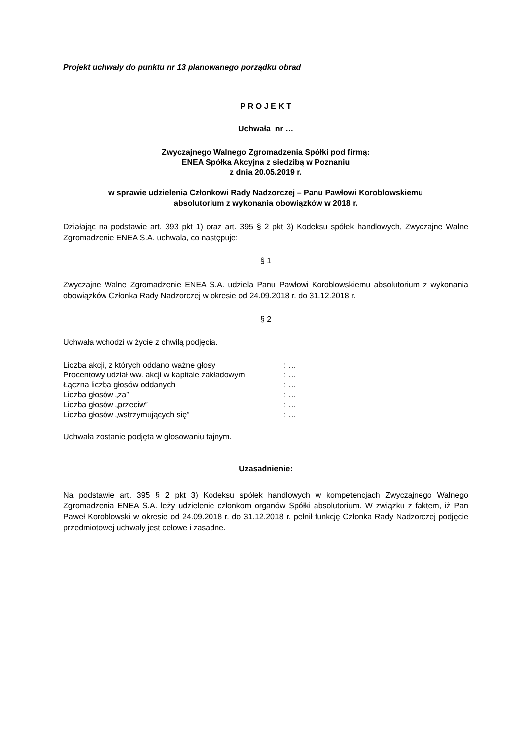Projekt uchwały do punktu nr 13 planowanego porządku obrad
P R O J E K T
Uchwała nr …
Zwyczajnego Walnego Zgromadzenia Spółki pod firmą:
ENEA Spółka Akcyjna z siedzibą w Poznaniu
z dnia 20.05.2019 r.
w sprawie udzielenia Członkowi Rady Nadzorczej – Panu Pawłowi Koroblowskiemu
absolutorium z wykonania obowiązków w 2018 r.
Działając na podstawie art. 393 pkt 1) oraz art. 395 § 2 pkt 3) Kodeksu spółek handlowych, Zwyczajne Walne Zgromadzenie ENEA S.A. uchwala, co następuje:
§ 1
Zwyczajne Walne Zgromadzenie ENEA S.A. udziela Panu Pawłowi Koroblowskiemu absolutorium z wykonania obowiązków Członka Rady Nadzorczej w okresie od 24.09.2018 r. do 31.12.2018 r.
§ 2
Uchwała wchodzi w życie z chwilą podjęcia.
| Liczba akcji, z których oddano ważne głosy | : … |
| Procentowy udział ww. akcji w kapitale zakładowym | : … |
| Łączna liczba głosów oddanych | : … |
| Liczba głosów „za” | : … |
| Liczba głosów „przeciw” | : … |
| Liczba głosów „wstrzymujących się” | : … |
Uchwała zostanie podjęta w głosowaniu tajnym.
Uzasadnienie:
Na podstawie art. 395 § 2 pkt 3) Kodeksu spółek handlowych w kompetencjach Zwyczajnego Walnego Zgromadzenia ENEA S.A. leży udzielenie członkom organów Spółki absolutorium. W związku z faktem, iż Pan Paweł Koroblowski w okresie od 24.09.2018 r. do 31.12.2018 r. pełnił funkcję Członka Rady Nadzorczej podjęcie przedmiotowej uchwały jest celowe i zasadne.